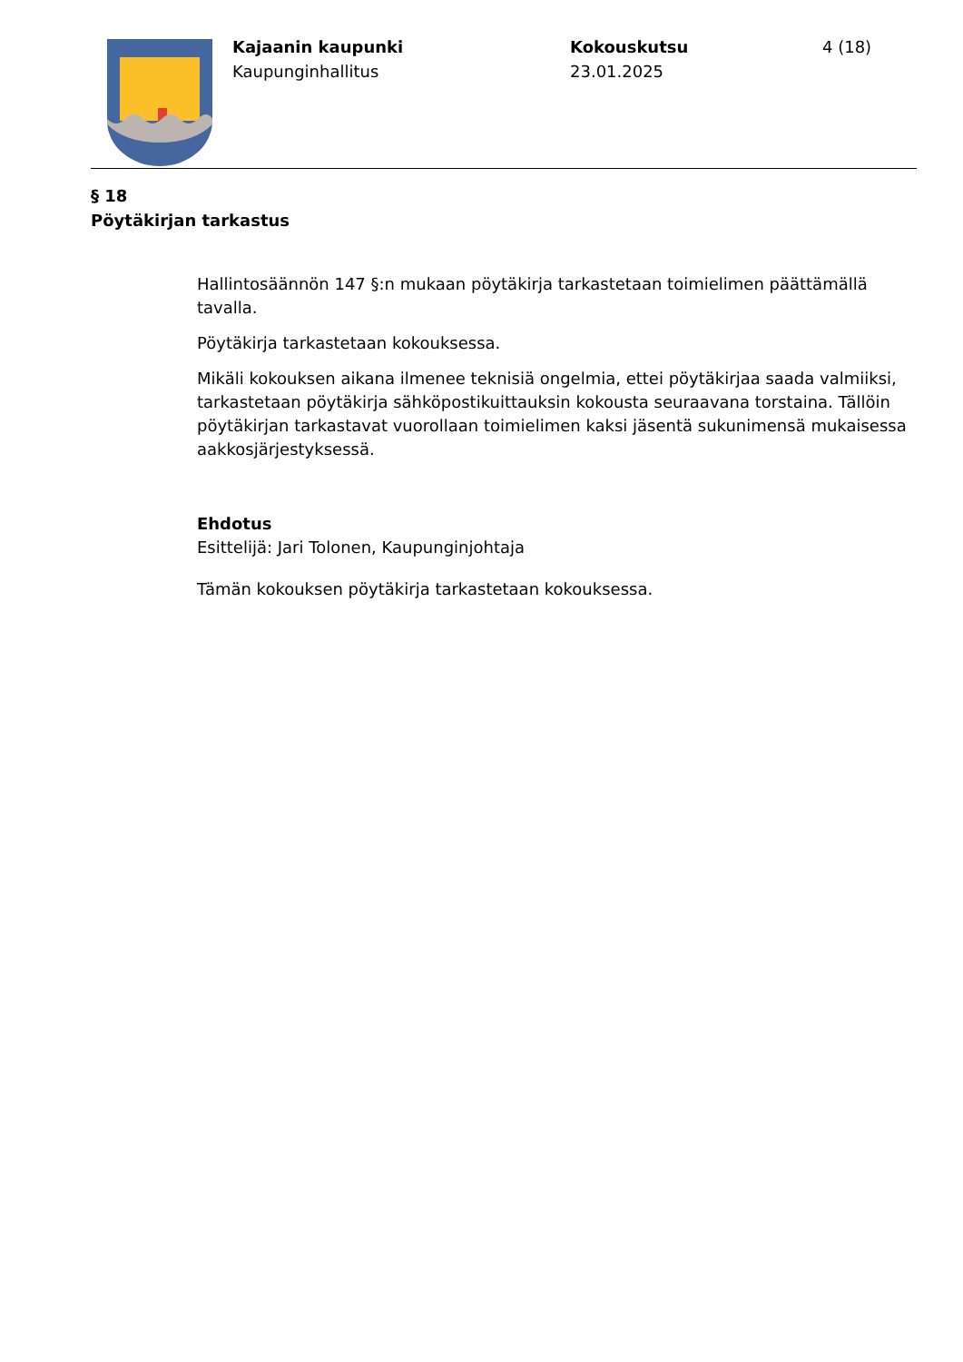Kajaanin kaupunki
Kaupunginhallitus
Kokouskutsu
23.01.2025
4 (18)
§ 18
Pöytäkirjan tarkastus
Hallintosäännön 147 §:n mukaan pöytäkirja tarkastetaan toimielimen päättämällä tavalla.
Pöytäkirja tarkastetaan kokouksessa.
Mikäli kokouksen aikana ilmenee teknisiä ongelmia, ettei pöytäkirjaa saada valmiiksi, tarkastetaan pöytäkirja sähköpostikuittauksin kokousta seuraavana torstaina. Tällöin pöytäkirjan tarkastavat vuorollaan toimielimen kaksi jäsentä sukunimensä mukaisessa aakkosjärjestyksessä.
Ehdotus
Esittelijä: Jari Tolonen, Kaupunginjohtaja
Tämän kokouksen pöytäkirja tarkastetaan kokouksessa.